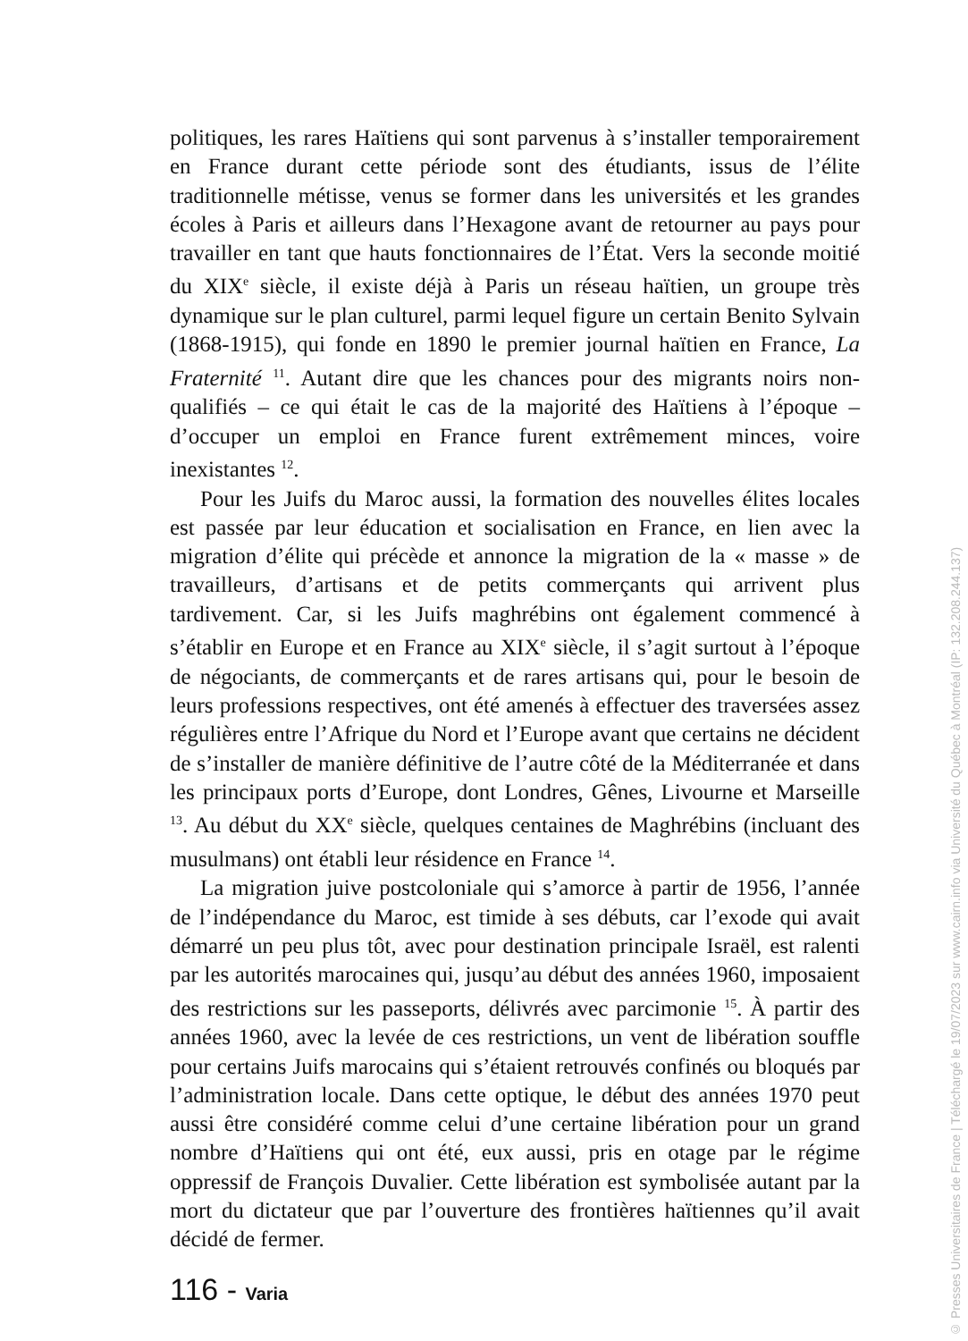politiques, les rares Haïtiens qui sont parvenus à s’installer temporairement en France durant cette période sont des étudiants, issus de l’élite traditionnelle métisse, venus se former dans les universités et les grandes écoles à Paris et ailleurs dans l’Hexagone avant de retourner au pays pour travailler en tant que hauts fonctionnaires de l’État. Vers la seconde moitié du XIX<sup>e</sup> siècle, il existe déjà à Paris un réseau haïtien, un groupe très dynamique sur le plan culturel, parmi lequel figure un certain Benito Sylvain (1868-1915), qui fonde en 1890 le premier journal haïtien en France, La Fraternité <sup>11</sup>. Autant dire que les chances pour des migrants noirs non-qualifiés – ce qui était le cas de la majorité des Haïtiens à l’époque – d’occuper un emploi en France furent extrêmement minces, voire inexistantes <sup>12</sup>.
Pour les Juifs du Maroc aussi, la formation des nouvelles élites locales est passée par leur éducation et socialisation en France, en lien avec la migration d’élite qui précède et annonce la migration de la « masse » de travailleurs, d’artisans et de petits commerçants qui arrivent plus tardivement. Car, si les Juifs maghrébins ont également commencé à s’établir en Europe et en France au XIX<sup>e</sup> siècle, il s’agit surtout à l’époque de négociants, de commerçants et de rares artisans qui, pour le besoin de leurs professions respectives, ont été amenés à effectuer des traversées assez régulières entre l’Afrique du Nord et l’Europe avant que certains ne décident de s’installer de manière définitive de l’autre côté de la Méditerranée et dans les principaux ports d’Europe, dont Londres, Gênes, Livourne et Marseille <sup>13</sup>. Au début du XX<sup>e</sup> siècle, quelques centaines de Maghrébins (incluant des musulmans) ont établi leur résidence en France <sup>14</sup>.
La migration juive postcoloniale qui s’amorce à partir de 1956, l’année de l’indépendance du Maroc, est timide à ses débuts, car l’exode qui avait démarré un peu plus tôt, avec pour destination principale Israël, est ralenti par les autorités marocaines qui, jusqu’au début des années 1960, imposaient des restrictions sur les passeports, délivrés avec parcimonie <sup>15</sup>. À partir des années 1960, avec la levée de ces restrictions, un vent de libération souffle pour certains Juifs marocains qui s’étaient retrouvés confinés ou bloqués par l’administration locale. Dans cette optique, le début des années 1970 peut aussi être considéré comme celui d’une certaine libération pour un grand nombre d’Haïtiens qui ont été, eux aussi, pris en otage par le régime oppressif de François Duvalier. Cette libération est symbolisée autant par la mort du dictateur que par l’ouverture des frontières haïtiennes qu’il avait décidé de fermer.
116 - Varia
© Presses Universitaires de France | Téléchargé le 19/07/2023 sur www.cairn.info via Université du Québec à Montréal (IP: 132.208.244.137)